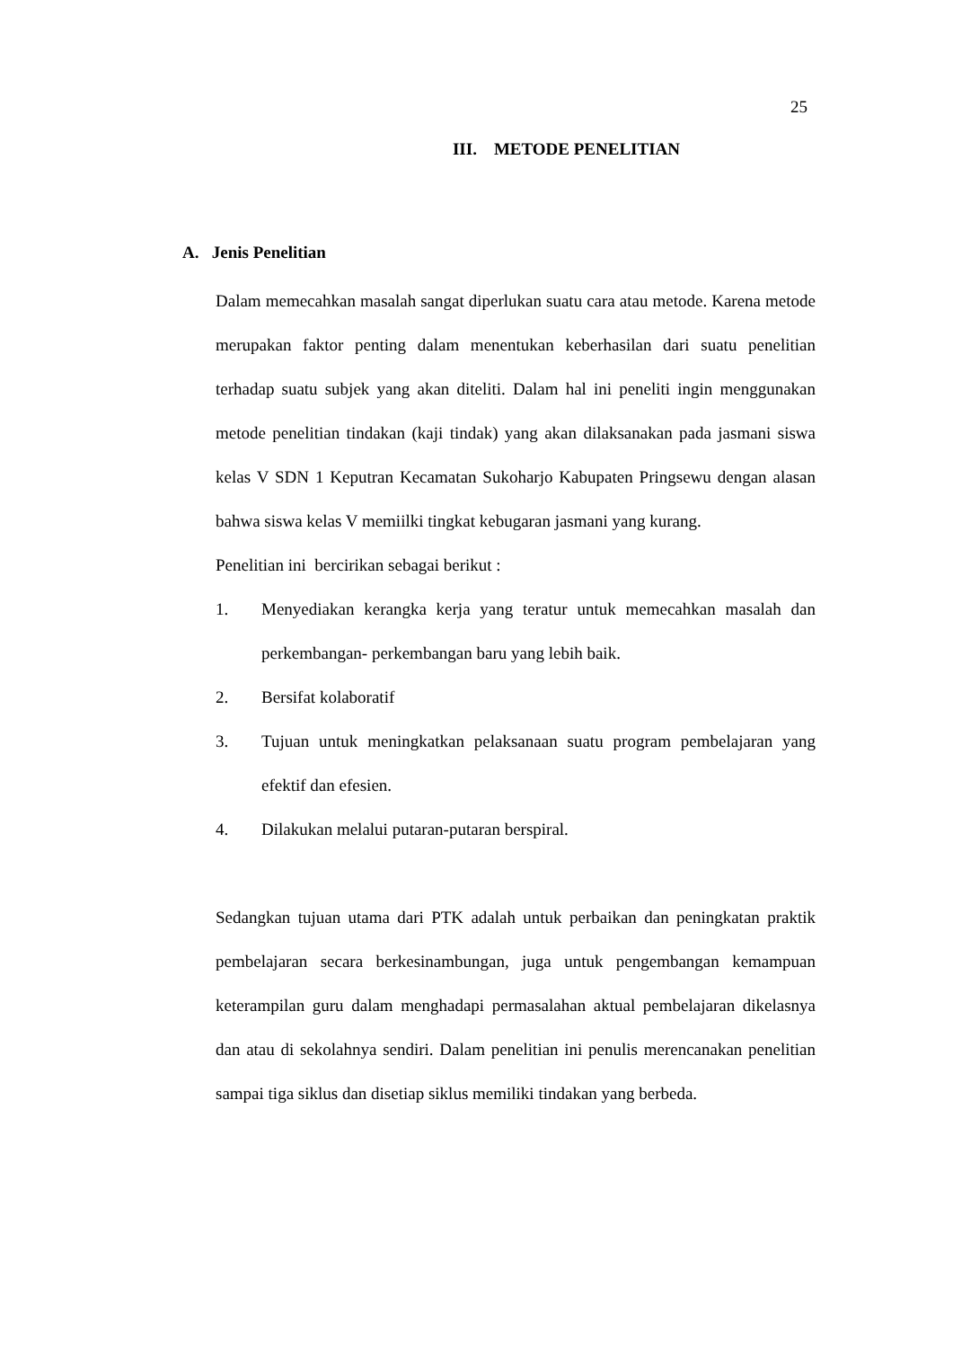25
III. METODE PENELITIAN
A. Jenis Penelitian
Dalam memecahkan masalah sangat diperlukan suatu cara atau metode. Karena metode merupakan faktor penting dalam menentukan keberhasilan dari suatu penelitian terhadap suatu subjek yang akan diteliti. Dalam hal ini peneliti ingin menggunakan metode penelitian tindakan (kaji tindak) yang akan dilaksanakan pada jasmani siswa kelas V SDN 1 Keputran Kecamatan Sukoharjo Kabupaten Pringsewu dengan alasan bahwa siswa kelas V memiilki tingkat kebugaran jasmani yang kurang.
Penelitian ini bercirikan sebagai berikut :
1. Menyediakan kerangka kerja yang teratur untuk memecahkan masalah dan perkembangan- perkembangan baru yang lebih baik.
2. Bersifat kolaboratif
3. Tujuan untuk meningkatkan pelaksanaan suatu program pembelajaran yang efektif dan efesien.
4. Dilakukan melalui putaran-putaran berspiral.
Sedangkan tujuan utama dari PTK adalah untuk perbaikan dan peningkatan praktik pembelajaran secara berkesinambungan, juga untuk pengembangan kemampuan keterampilan guru dalam menghadapi permasalahan aktual pembelajaran dikelasnya dan atau di sekolahnya sendiri. Dalam penelitian ini penulis merencanakan penelitian sampai tiga siklus dan disetiap siklus memiliki tindakan yang berbeda.